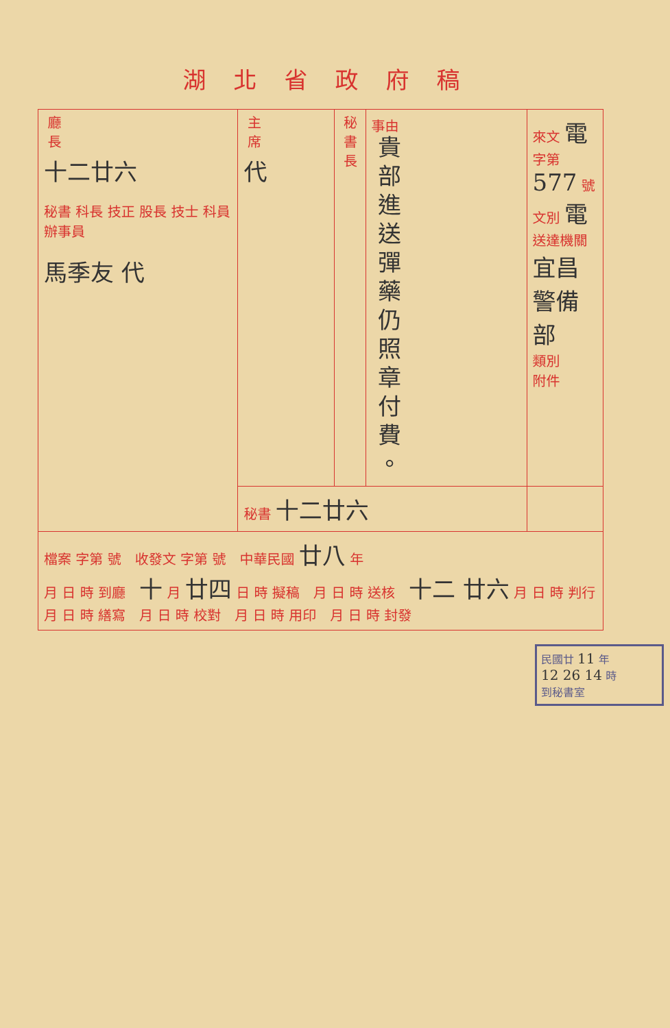湖北省政府稿
| 廳長 十二廿六 秘書 科長 技正 股長 技士 科員 辦事員 馬季友 代 | 主席 代 | 秘書長 | 事由 貴部進送彈藥仍照章付費。 | 來文 電 字第 577 號 文別 電 送達機關 宜昌警備部 類別 附件 |
| | 秘書 十二廿六 | | | |
| 檔案 字第 號 收發文 字第 號 中華民國 廿八 年 月 日 時 到廳 十 月 廿四 日 時 擬稿 月 日 時 送核 十二 廿六 月 日 時 判行 月 日 時 繕寫 月 日 時 校對 月 日 時 用印 月 日 時 封發 | | | | |
民國廿 11 年
12 26 14 時
到秘書室